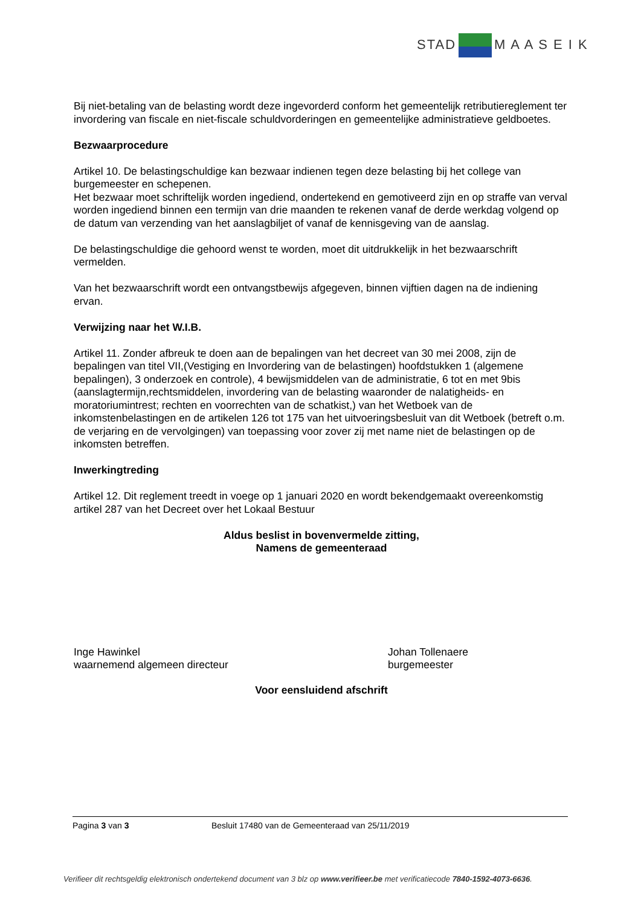STAD M A A S E I K
Bij niet-betaling van de belasting wordt deze ingevorderd conform het gemeentelijk retributiereglement ter invordering van fiscale en niet-fiscale schuldvorderingen en gemeentelijke administratieve geldboetes.
Bezwaarprocedure
Artikel 10. De belastingschuldige kan bezwaar indienen tegen deze belasting bij het college van burgemeester en schepenen.
Het bezwaar moet schriftelijk worden ingediend, ondertekend en gemotiveerd zijn en op straffe van verval worden ingediend binnen een termijn van drie maanden te rekenen vanaf de derde werkdag volgend op de datum van verzending van het aanslagbiljet of vanaf de kennisgeving van de aanslag.
De belastingschuldige die gehoord wenst te worden, moet dit uitdrukkelijk in het bezwaarschrift vermelden.
Van het bezwaarschrift wordt een ontvangstbewijs afgegeven, binnen vijftien dagen na de indiening ervan.
Verwijzing naar het W.I.B.
Artikel 11. Zonder afbreuk te doen aan de bepalingen van het decreet van 30 mei 2008, zijn de bepalingen van titel VII,(Vestiging en Invordering van de belastingen) hoofdstukken 1 (algemene bepalingen), 3 onderzoek en controle), 4 bewijsmiddelen van de administratie, 6 tot en met 9bis (aanslagtermijn,rechtsmiddelen, invordering van de belasting waaronder de nalatigheids- en moratoriumintrest; rechten en voorrechten van de schatkist,) van het Wetboek van de inkomstenbelastingen en de artikelen 126 tot 175 van het uitvoeringsbesluit van dit Wetboek (betreft o.m. de verjaring en de vervolgingen) van toepassing voor zover zij met name niet de belastingen op de inkomsten betreffen.
Inwerkingtreding
Artikel 12. Dit reglement treedt in voege op 1 januari 2020 en wordt bekendgemaakt overeenkomstig artikel 287 van het Decreet over het Lokaal Bestuur
Aldus beslist in bovenvermelde zitting,
Namens de gemeenteraad
Inge Hawinkel
waarnemend algemeen directeur
Johan Tollenaere
burgemeester
Voor eensluidend afschrift
Pagina 3 van 3 Besluit 17480 van de Gemeenteraad van 25/11/2019
Verifieer dit rechtsgeldig elektronisch ondertekend document van 3 blz op www.verifieer.be met verificatiecode 7840-1592-4073-6636.